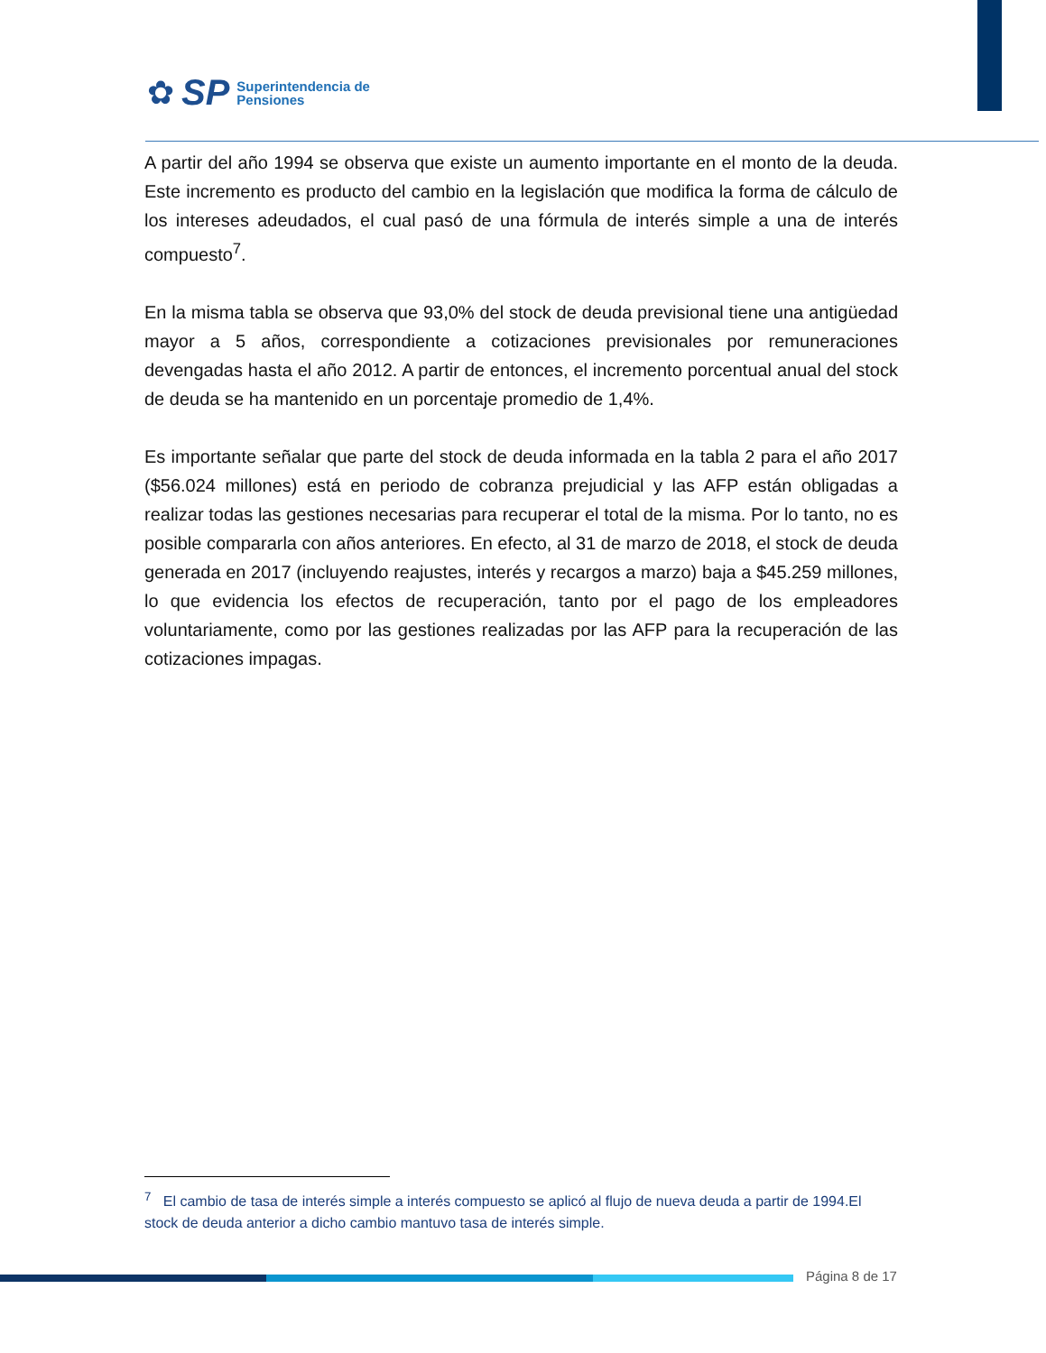✿ SP Superintendencia de
Pensiones
A partir del año 1994 se observa que existe un aumento importante en el monto de la deuda. Este incremento es producto del cambio en la legislación que modifica la forma de cálculo de los intereses adeudados, el cual pasó de una fórmula de interés simple a una de interés compuesto<sup>7</sup>.
En la misma tabla se observa que 93,0% del stock de deuda previsional tiene una antigüedad mayor a 5 años, correspondiente a cotizaciones previsionales por remuneraciones devengadas hasta el año 2012. A partir de entonces, el incremento porcentual anual del stock de deuda se ha mantenido en un porcentaje promedio de 1,4%.
Es importante señalar que parte del stock de deuda informada en la tabla 2 para el año 2017 ($56.024 millones) está en periodo de cobranza prejudicial y las AFP están obligadas a realizar todas las gestiones necesarias para recuperar el total de la misma. Por lo tanto, no es posible compararla con años anteriores. En efecto, al 31 de marzo de 2018, el stock de deuda generada en 2017 (incluyendo reajustes, interés y recargos a marzo) baja a $45.259 millones, lo que evidencia los efectos de recuperación, tanto por el pago de los empleadores voluntariamente, como por las gestiones realizadas por las AFP para la recuperación de las cotizaciones impagas.
<sup>7</sup> El cambio de tasa de interés simple a interés compuesto se aplicó al flujo de nueva deuda a partir de 1994.El stock de deuda anterior a dicho cambio mantuvo tasa de interés simple.
Página 8 de 17